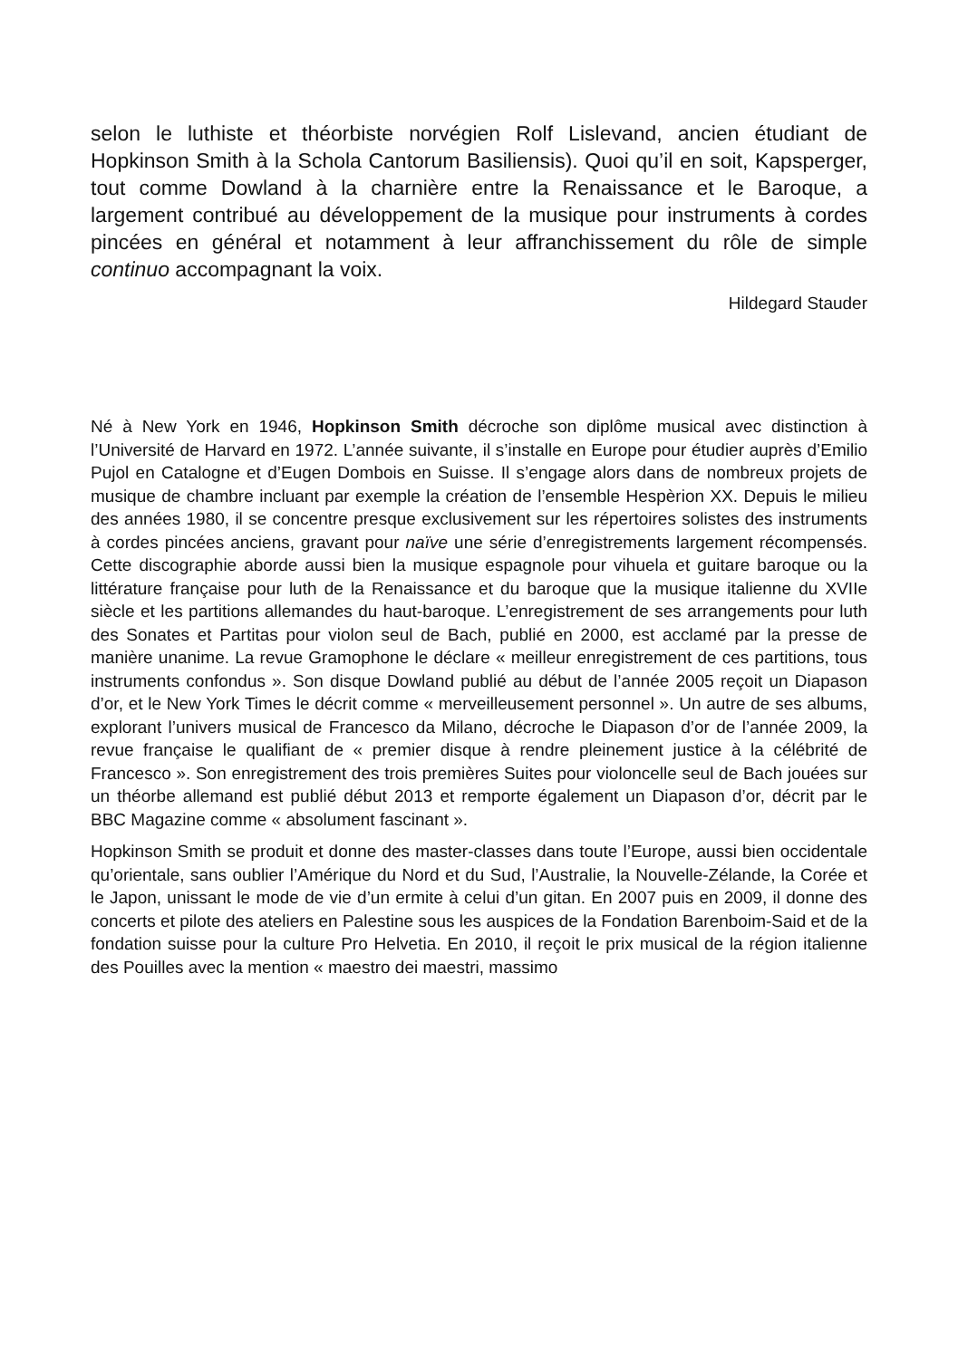selon le luthiste et théorbiste norvégien Rolf Lislevand, ancien étudiant de Hopkinson Smith à la Schola Cantorum Basiliensis). Quoi qu’il en soit, Kapsperger, tout comme Dowland à la charnière entre la Renaissance et le Baroque, a largement contribué au développement de la musique pour instruments à cordes pincées en général et notamment à leur affranchissement du rôle de simple continuo accompagnant la voix.
Hildegard Stauder
Né à New York en 1946, Hopkinson Smith décroche son diplôme musical avec distinction à l’Université de Harvard en 1972. L’année suivante, il s’installe en Europe pour étudier auprès d’Emilio Pujol en Catalogne et d’Eugen Dombois en Suisse. Il s’engage alors dans de nombreux projets de musique de chambre incluant par exemple la création de l’ensemble Hespèrion XX. Depuis le milieu des années 1980, il se concentre presque exclusivement sur les répertoires solistes des instruments à cordes pincées anciens, gravant pour naïve une série d’enregistrements largement récompensés. Cette discographie aborde aussi bien la musique espagnole pour vihuela et guitare baroque ou la littérature française pour luth de la Renaissance et du baroque que la musique italienne du XVIIe siècle et les partitions allemandes du haut-baroque. L’enregistrement de ses arrangements pour luth des Sonates et Partitas pour violon seul de Bach, publié en 2000, est acclamé par la presse de manière unanime. La revue Gramophone le déclare « meilleur enregistrement de ces partitions, tous instruments confondus ». Son disque Dowland publié au début de l’année 2005 reçoit un Diapason d’or, et le New York Times le décrit comme « merveilleusement personnel ». Un autre de ses albums, explorant l’univers musical de Francesco da Milano, décroche le Diapason d’or de l’année 2009, la revue française le qualifiant de « premier disque à rendre pleinement justice à la célébrité de Francesco ». Son enregistrement des trois premières Suites pour violoncelle seul de Bach jouées sur un théorbe allemand est publié début 2013 et remporte également un Diapason d’or, décrit par le BBC Magazine comme « absolument fascinant ».
Hopkinson Smith se produit et donne des master-classes dans toute l’Europe, aussi bien occidentale qu’orientale, sans oublier l’Amérique du Nord et du Sud, l’Australie, la Nouvelle-Zélande, la Corée et le Japon, unissant le mode de vie d’un ermite à celui d’un gitan. En 2007 puis en 2009, il donne des concerts et pilote des ateliers en Palestine sous les auspices de la Fondation Barenboim-Said et de la fondation suisse pour la culture Pro Helvetia. En 2010, il reçoit le prix musical de la région italienne des Pouilles avec la mention « maestro dei maestri, massimo